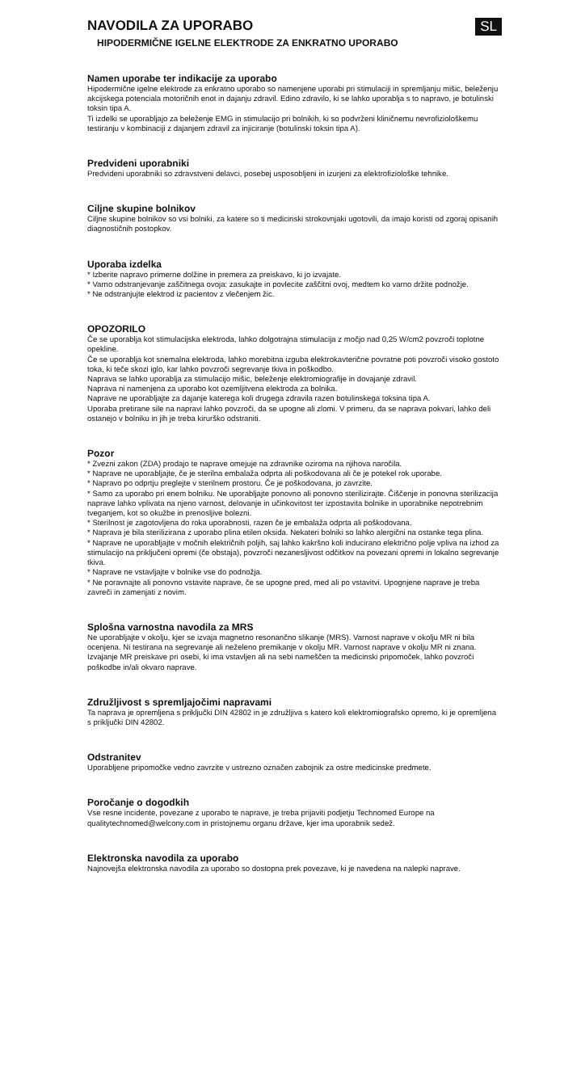NAVODILA ZA UPORABO SL
HIPODERMIČNE IGELNE ELEKTRODE ZA ENKRATNO UPORABO
Namen uporabe ter indikacije za uporabo
Hipodermične igelne elektrode za enkratno uporabo so namenjene uporabi pri stimulaciji in spremljanju mišic, beleženju akcijskega potenciala motoričnih enot in dajanju zdravil. Edino zdravilo, ki se lahko uporablja s to napravo, je botulinski toksin tipa A.
Ti izdelki se uporabljajo za beleženje EMG in stimulacijo pri bolnikih, ki so podvrženi kliničnemu nevrofiziološkemu testiranju v kombinaciji z dajanjem zdravil za injiciranje (botulinski toksin tipa A).
Predvideni uporabniki
Predvideni uporabniki so zdravstveni delavci, posebej usposobljeni in izurjeni za elektrofiziološke tehnike.
Ciljne skupine bolnikov
Ciljne skupine bolnikov so vsi bolniki, za katere so ti medicinski strokovnjaki ugotovili, da imajo koristi od zgoraj opisanih diagnostičnih postopkov.
Uporaba izdelka
* Izberite napravo primerne dolžine in premera za preiskavo, ki jo izvajate.
* Varno odstranjevanje zaščitnega ovoja: zasukajte in povlecite zaščitni ovoj, medtem ko varno držite podnožje.
* Ne odstranjujte elektrod iz pacientov z vlečenjem žic.
OPOZORILO
Če se uporablja kot stimulacijska elektroda, lahko dolgotrajna stimulacija z močjo nad 0,25 W/cm2 povzroči toplotne opekline.
Če se uporablja kot snemalna elektroda, lahko morebitna izguba elektrokavterične povratne poti povzroči visoko gostoto toka, ki teče skozi iglo, kar lahko povzroči segrevanje tkiva in poškodbo.
Naprava se lahko uporablja za stimulacijo mišic, beleženje elektromiografije in dovajanje zdravil.
Naprava ni namenjena za uporabo kot ozemljitvena elektroda za bolnika.
Naprave ne uporabljajte za dajanje katerega koli drugega zdravila razen botulinskega toksina tipa A.
Uporaba pretirane sile na napravi lahko povzroči, da se upogne ali zlomi. V primeru, da se naprava pokvari, lahko deli ostanejo v bolniku in jih je treba kirurško odstraniti.
Pozor
* Zvezni zakon (ZDA) prodajo te naprave omejuje na zdravnike oziroma na njihova naročila.
* Naprave ne uporabljajte, če je sterilna embalaža odprta ali poškodovana ali če je potekel rok uporabe.
* Napravo po odprtju preglejte v sterilnem prostoru. Če je poškodovana, jo zavrzite.
* Samo za uporabo pri enem bolniku. Ne uporabljajte ponovno ali ponovno sterilizirajte. Čiščenje in ponovna sterilizacija naprave lahko vplivata na njeno varnost, delovanje in učinkovitost ter izpostavita bolnike in uporabnike nepotrebnim tveganjem, kot so okužbe in prenosljive bolezni.
* Sterilnost je zagotovljena do roka uporabnosti, razen če je embalaža odprta ali poškodovana.
* Naprava je bila sterilizirana z uporabo plina etilen oksida. Nekateri bolniki so lahko alergični na ostanke tega plina.
* Naprave ne uporabljajte v močnih električnih poljih, saj lahko kakršno koli inducirano električno polje vpliva na izhod za stimulacijo na priključeni opremi (če obstaja), povzroči nezanesljivost odčitkov na povezani opremi in lokalno segrevanje tkiva.
* Naprave ne vstavljajte v bolnike vse do podnožja.
* Ne poravnajte ali ponovno vstavite naprave, če se upogne pred, med ali po vstavitvi. Upognjene naprave je treba zavreči in zamenjati z novim.
Splošna varnostna navodila za MRS
Ne uporabljajte v okolju, kjer se izvaja magnetno resonančno slikanje (MRS). Varnost naprave v okolju MR ni bila ocenjena. Ni testirana na segrevanje ali neželeno premikanje v okolju MR. Varnost naprave v okolju MR ni znana. Izvajanje MR preiskave pri osebi, ki ima vstavljen ali na sebi nameščen ta medicinski pripomoček, lahko povzroči poškodbe in/ali okvaro naprave.
Združljivost s spremljajočimi napravami
Ta naprava je opremljena s priključki DIN 42802 in je združljiva s katero koli elektromiografsko opremo, ki je opremljena s priključki DIN 42802.
Odstranitev
Uporabljene pripomočke vedno zavrzite v ustrezno označen zabojnik za ostre medicinske predmete.
Poročanje o dogodkih
Vse resne incidente, povezane z uporabo te naprave, je treba prijaviti podjetju Technomed Europe na qualitytechnomed@welcony.com in pristojnemu organu države, kjer ima uporabnik sedež.
Elektronska navodila za uporabo
Najnovejša elektronska navodila za uporabo so dostopna prek povezave, ki je navedena na nalepki naprave.